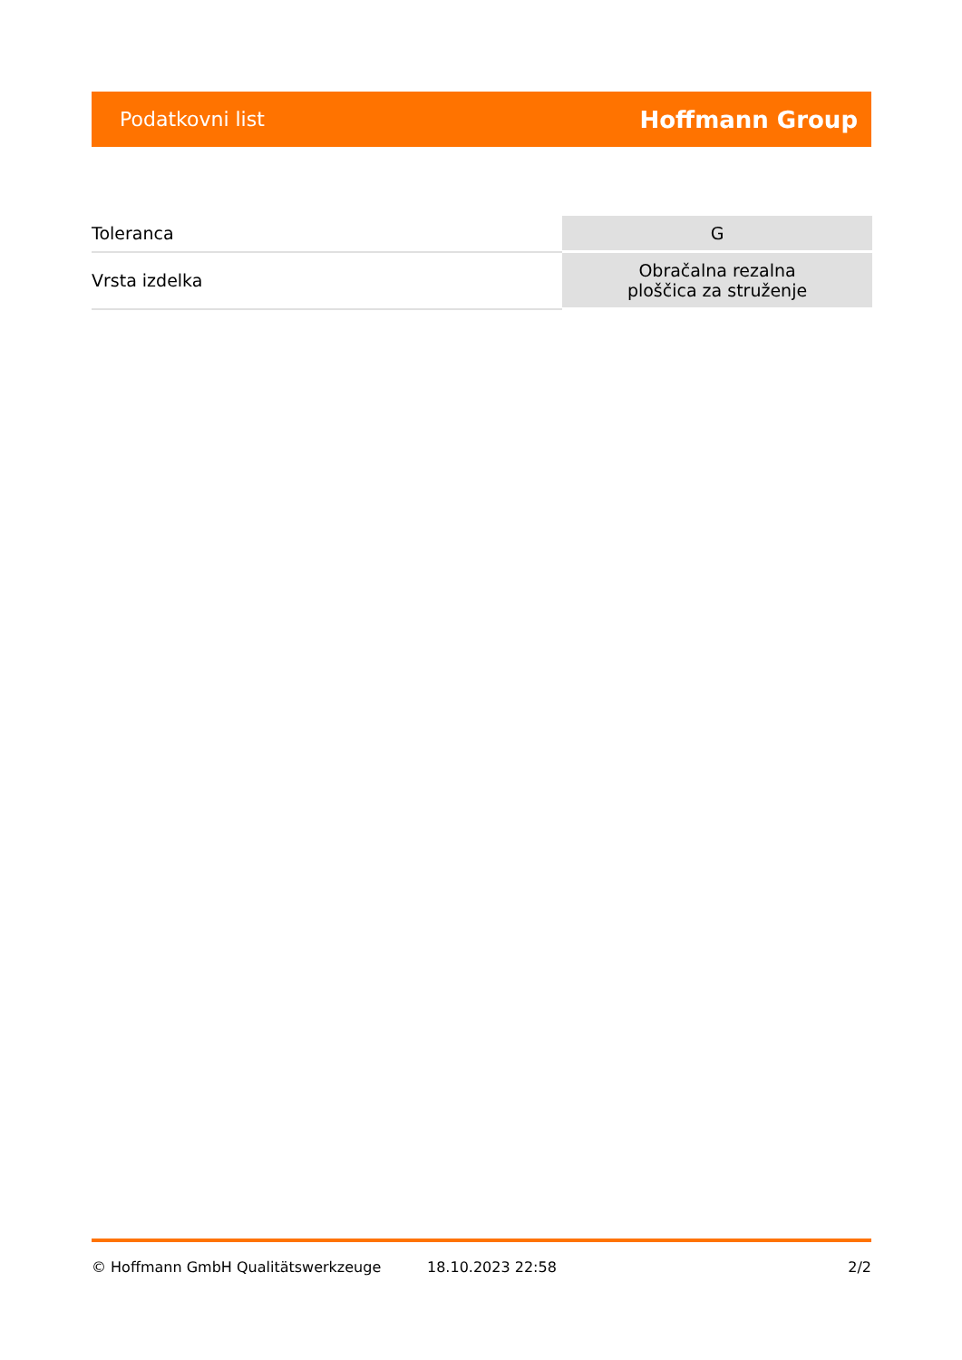Podatkovni list Hoffmann Group
| Toleranca | G |
| Vrsta izdelka | Obračalna rezalna ploščica za struženje |
© Hoffmann GmbH Qualitätswerkzeuge 18.10.2023 22:58 2/2